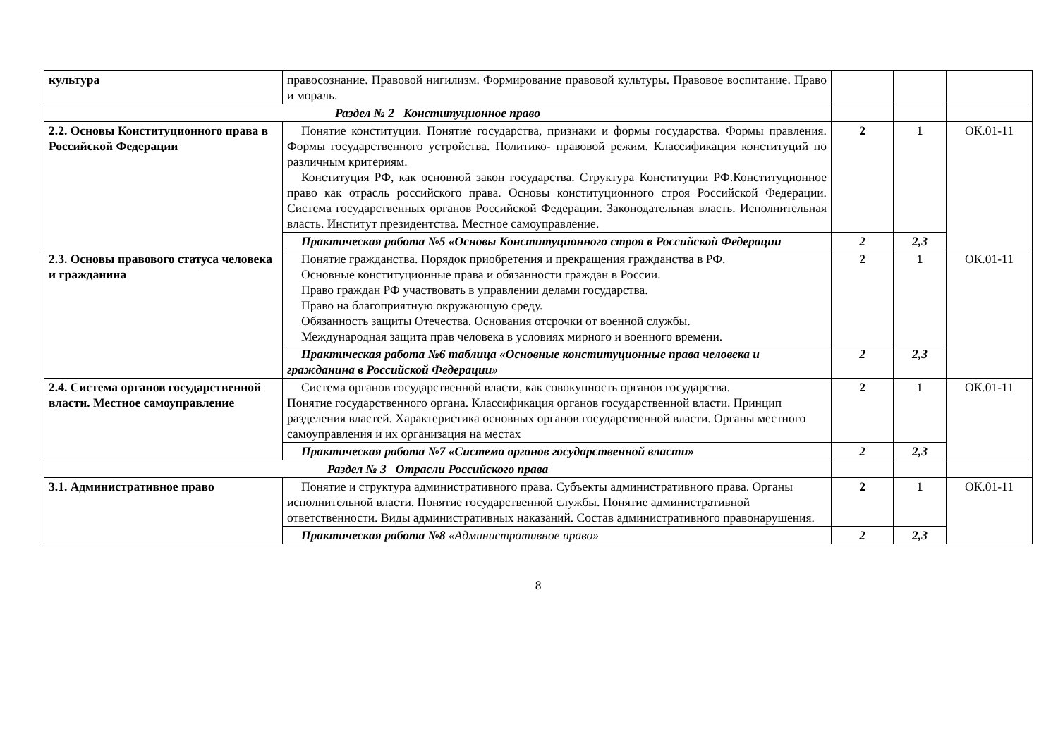| культура | правосознание. Правовой нигилизм. Формирование правовой культуры. Правовое воспитание. Право и мораль. | | | |
| Раздел № 2 Конституционное право | | | | |
| 2.2. Основы Конституционного права в Российской Федерации | Понятие конституции. Понятие государства, признаки и формы государства. Формы правления. Формы государственного устройства. Политико- правовой режим. Классификация конституций по различным критериям. Конституция РФ, как основной закон государства. Структура Конституции РФ.Конституционное право как отрасль российского права. Основы конституционного строя Российской Федерации. Система государственных органов Российской Федерации. Законодательная власть. Исполнительная власть. Институт президентства. Местное самоуправление. | 2 | 1 | ОК.01-11 |
| | Практическая работа №5 «Основы Конституционного строя в Российской Федерации | 2 | 2,3 | |
| 2.3. Основы правового статуса человека и гражданина | Понятие гражданства. Порядок приобретения и прекращения гражданства в РФ. Основные конституционные права и обязанности граждан в России. Право граждан РФ участвовать в управлении делами государства. Право на благоприятную окружающую среду. Обязанность защиты Отечества. Основания отсрочки от военной службы. Международная защита прав человека в условиях мирного и военного времени. | 2 | 1 | ОК.01-11 |
| | Практическая работа №6 таблица «Основные конституционные права человека и гражданина в Российской Федерации» | 2 | 2,3 | |
| 2.4. Система органов государственной власти. Местное самоуправление | Система органов государственной власти, как совокупность органов государства. Понятие государственного органа. Классификация органов государственной власти. Принцип разделения властей. Характеристика основных органов государственной власти. Органы местного самоуправления и их организация на местах | 2 | 1 | ОК.01-11 |
| | Практическая работа №7 «Система органов государственной власти» | 2 | 2,3 | |
| Раздел № 3 Отрасли Российского права | | | | |
| 3.1. Административное право | Понятие и структура административного права. Субъекты административного права. Органы исполнительной власти. Понятие государственной службы. Понятие административной ответственности. Виды административных наказаний. Состав административного правонарушения. | 2 | 1 | ОК.01-11 |
| | Практическая работа №8 «Административное право» | 2 | 2,3 | |
8